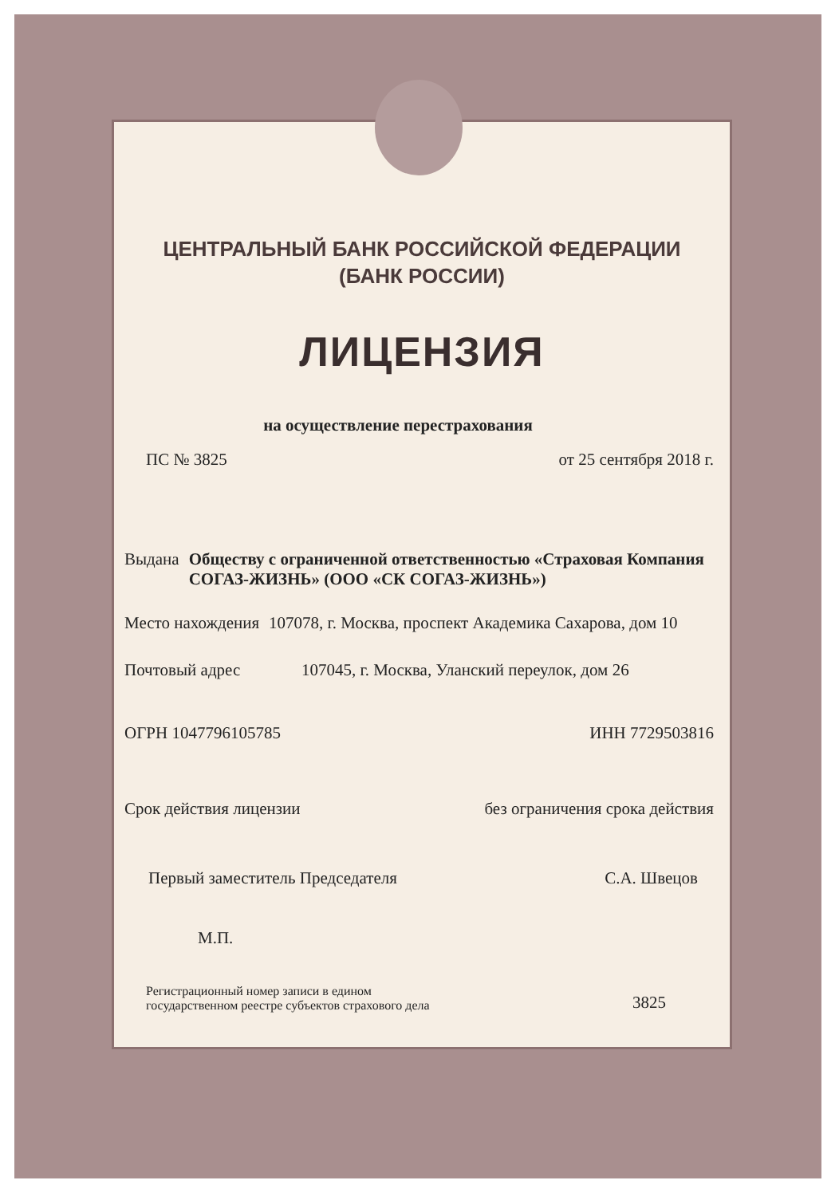ЦЕНТРАЛЬНЫЙ БАНК РОССИЙСКОЙ ФЕДЕРАЦИИ
(БАНК РОССИИ)
ЛИЦЕНЗИЯ
на осуществление перестрахования
ПС № 3825 от 25 сентября 2018 г.
Выдана Обществу с ограниченной ответственностью «Страховая Компания СОГАЗ-ЖИЗНЬ» (ООО «СК СОГАЗ-ЖИЗНЬ»)
Место нахождения 107078, г. Москва, проспект Академика Сахарова, дом 10
Почтовый адрес 107045, г. Москва, Уланский переулок, дом 26
ОГРН 1047796105785 ИНН 7729503816
Срок действия лицензии без ограничения срока действия
Первый заместитель Председателя С.А. Швецов
М.П.
Регистрационный номер записи в едином
государственном реестре субъектов страхового дела 3825